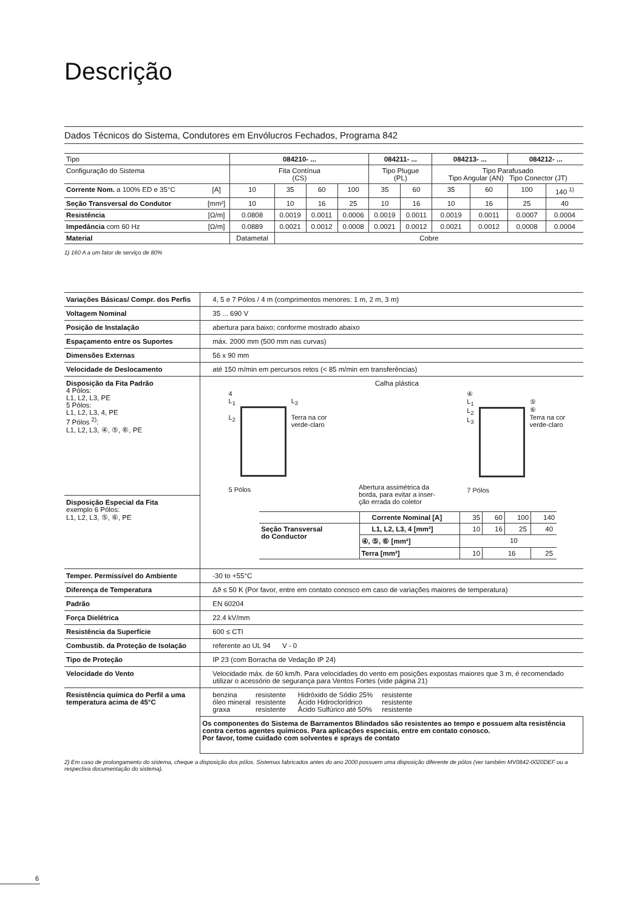Descrição
Dados Técnicos do Sistema, Condutores em Envólucros Fechados, Programa 842
| Tipo | | 084210- ... | | | | 084211- ... | | 084213- ... | | 084212- ... | |
| --- | --- | --- | --- | --- | --- | --- | --- | --- | --- | --- | --- |
| Configuração do Sistema | | Fita Contínua (CS) | | | | Tipo Plugue (PL) | | Tipo Parafusado Tipo Angular (AN) Tipo Conector (JT) | | | |
| Corrente Nom. a 100% ED e 35°C | [A] | 10 | 35 | 60 | 100 | 35 | 60 | 35 | 60 | 100 | 140 <sup>1)</sup> |
| Seção Transversal do Condutor | [mm²] | 10 | 10 | 16 | 25 | 10 | 16 | 10 | 16 | 25 | 40 |
| Resistência | [Ω/m] | 0.0808 | 0.0019 | 0.0011 | 0.0006 | 0.0019 | 0.0011 | 0.0019 | 0.0011 | 0.0007 | 0.0004 |
| Impedância com 60 Hz | [Ω/m] | 0.0889 | 0.0021 | 0.0012 | 0.0008 | 0.0021 | 0.0012 | 0.0021 | 0.0012 | 0.0008 | 0.0004 |
| Material | | Datametal | Cobre | | | | | | | | |
1) 160 A a um fator de serviço de 80%
| Variações Básicas/ Compr. dos Perfis | 4, 5 e 7 Pólos / 4 m (comprimentos menores: 1 m, 2 m, 3 m) |
| Voltagem Nominal | 35 ... 690 V |
| Posição de Instalação | abertura para baixo; conforme mostrado abaixo |
| Espaçamento entre os Suportes | máx. 2000 mm (500 mm nas curvas) |
| Dimensões Externas | 56 x 90 mm |
| Velocidade de Deslocamento | até 150 m/min em percursos retos (< 85 m/min em transferências) |
| Disposição da Fita Padrão 4 Pólos: L1, L2, L3, PE 5 Pólos: L1, L2, L3, 4, PE 7 Pólos <sup>2)</sup>: L1, L2, L3, ④, ⑤, ⑥, PE Disposição Especial da Fita exemplo 6 Pólos: L1, L2, L3, ⑤, ⑥, PE | Calha plástica 4 L<sub>1</sub> L<sub>2</sub> L<sub>3</sub> Terra na cor verde-claro 5 Pólos Abertura assimétrica da borda, para evitar a inser- ção errada do coletor ④ L<sub>1</sub> L<sub>2</sub> L<sub>3</sub> ⑤ ⑥ Terra na cor verde-claro 7 Pólos / / Corrente Nominal [A] / 35 / 60 / 100 / 140 / / Seção Transversal do Conductor / L1, L2, L3, 4 [mm²] / 10 / 16 / 25 / 40 / / / ④, ⑤, ⑥ [mm²] / 10 / / / / / / Terra [mm²] / 10 / 16 / / 25 / |
| Temper. Permissível do Ambiente | -30 to +55°C |
| Diferença de Temperatura | Δϑ ≤ 50 K (Por favor, entre em contato conosco em caso de variações maiores de temperatura) |
| Padrão | EN 60204 |
| Força Dielétrica | 22.4 kV/mm |
| Resistência da Superfície | 600 ≤ CTI |
| Combustib. da Proteção de Isolação | referente ao UL 94 V - 0 |
| Tipo de Proteção | IP 23 (com Borracha de Vedação IP 24) |
| Velocidade do Vento | Velocidade máx. de 60 km/h. Para velocidades do vento em posições expostas maiores que 3 m, é recomendado utilizar o acessório de segurança para Ventos Fortes (vide página 21) |
| Resistência química do Perfil a uma temperatura acima de 45°C | / benzina óleo mineral graxa / resistente resistente resistente / Hidróxido de Sódio 25% Ácido Hidroclorídrico Ácido Sulfúrico até 50% / resistente resistente resistente / |
| | Os componentes do Sistema de Barramentos Blindados são resistentes ao tempo e possuem alta resistência contra certos agentes químicos. Para aplicações especiais, entre em contato conosco. Por favor, tome cuidado com solventes e sprays de contato |
2) Em caso de prolongamento do sistema, cheque a disposição dos pólos. Sistemas fabricados antes do ano 2000 possuem uma disposição diferente de pólos (ver também MV0842-0020DEF ou a respectiva documentação do sistema).
6